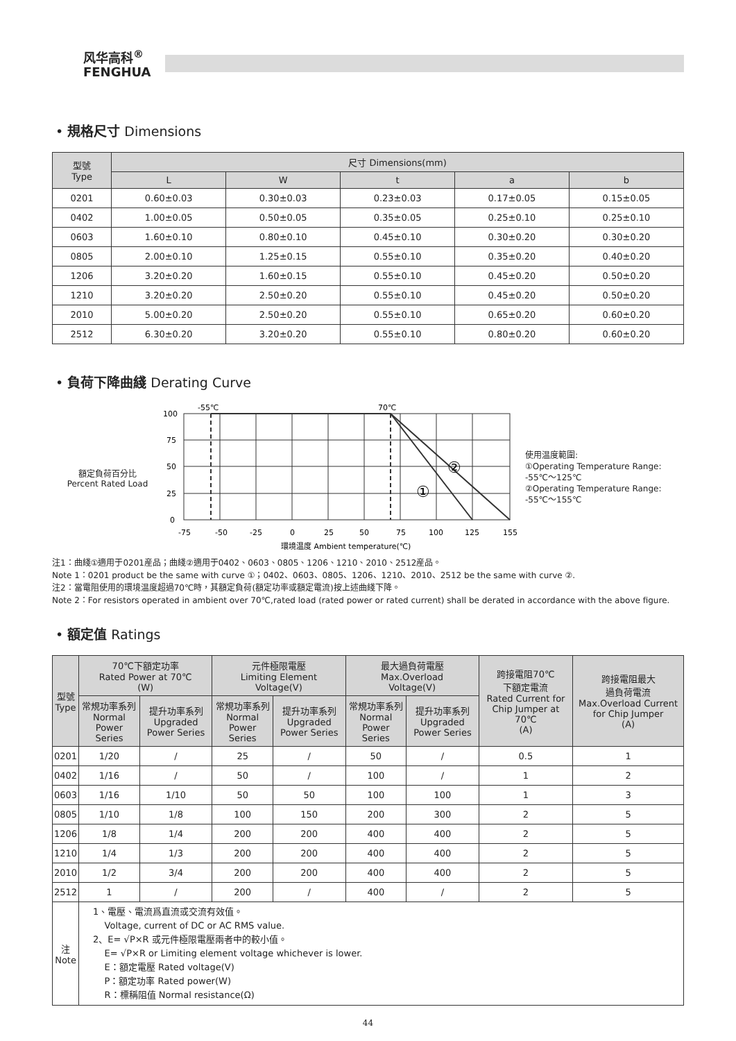风华高科<sup>®</sup>
FENGHUA
• 規格尺寸 Dimensions
| 型號 Type | 尺寸 Dimensions(mm) | | | | |
| --- | --- | --- | --- | --- | --- |
| | L | W | t | a | b |
| 0201 | 0.60±0.03 | 0.30±0.03 | 0.23±0.03 | 0.17±0.05 | 0.15±0.05 |
| 0402 | 1.00±0.05 | 0.50±0.05 | 0.35±0.05 | 0.25±0.10 | 0.25±0.10 |
| 0603 | 1.60±0.10 | 0.80±0.10 | 0.45±0.10 | 0.30±0.20 | 0.30±0.20 |
| 0805 | 2.00±0.10 | 1.25±0.15 | 0.55±0.10 | 0.35±0.20 | 0.40±0.20 |
| 1206 | 3.20±0.20 | 1.60±0.15 | 0.55±0.10 | 0.45±0.20 | 0.50±0.20 |
| 1210 | 3.20±0.20 | 2.50±0.20 | 0.55±0.10 | 0.45±0.20 | 0.50±0.20 |
| 2010 | 5.00±0.20 | 2.50±0.20 | 0.55±0.10 | 0.65±0.20 | 0.60±0.20 |
| 2512 | 6.30±0.20 | 3.20±0.20 | 0.55±0.10 | 0.80±0.20 | 0.60±0.20 |
• 負荷下降曲綫 Derating Curve
額定負荷百分比
Percent Rated Load
-55℃
70℃
100
75
50
25
0
②
①
-75
-50
-25
0
25
50
75
100
125
155
環境温度 Ambient temperature(℃)
使用温度範圍:
①Operating Temperature Range:
-55℃～125℃
②Operating Temperature Range:
-55℃～155℃
注1：曲綫①適用于0201産品；曲綫②適用于0402、0603、0805、1206、1210、2010、2512産品。
Note 1：0201 product be the same with curve ①；0402、0603、0805、1206、1210、2010、2512 be the same with curve ②.
注2：當電阻使用的環境温度超過70℃時，其額定負荷(額定功率或額定電流)按上述曲綫下降。
Note 2：For resistors operated in ambient over 70℃,rated load (rated power or rated current) shall be derated in accordance with the above figure.
• 額定值 Ratings
| 型號 Type | 70℃下額定功率 Rated Power at 70℃ (W) | | 元件極限電壓 Limiting Element Voltage(V) | | 最大過負荷電壓 Max.Overload Voltage(V) | | 跨接電阻70℃ 下額定電流 Rated Current for Chip Jumper at 70℃ (A) | 跨接電阻最大 過負荷電流 Max.Overload Current for Chip Jumper (A) |
| --- | --- | --- | --- | --- | --- | --- | --- | --- |
| | 常規功率系列 Normal Power Series | 提升功率系列 Upgraded Power Series | 常規功率系列 Normal Power Series | 提升功率系列 Upgraded Power Series | 常規功率系列 Normal Power Series | 提升功率系列 Upgraded Power Series | | |
| 0201 | 1/20 | / | 25 | / | 50 | / | 0.5 | 1 |
| 0402 | 1/16 | / | 50 | / | 100 | / | 1 | 2 |
| 0603 | 1/16 | 1/10 | 50 | 50 | 100 | 100 | 1 | 3 |
| 0805 | 1/10 | 1/8 | 100 | 150 | 200 | 300 | 2 | 5 |
| 1206 | 1/8 | 1/4 | 200 | 200 | 400 | 400 | 2 | 5 |
| 1210 | 1/4 | 1/3 | 200 | 200 | 400 | 400 | 2 | 5 |
| 2010 | 1/2 | 3/4 | 200 | 200 | 400 | 400 | 2 | 5 |
| 2512 | 1 | / | 200 | / | 400 | / | 2 | 5 |
| 注 Note | 1、電壓、電流爲直流或交流有效值。 Voltage, current of DC or AC RMS value. 2、E= √P×R 或元件極限電壓兩者中的較小值。 E= √P×R or Limiting element voltage whichever is lower. E：額定電壓 Rated voltage(V) P：額定功率 Rated power(W) R：標稱阻值 Normal resistance(Ω) | | | | | | | |
44